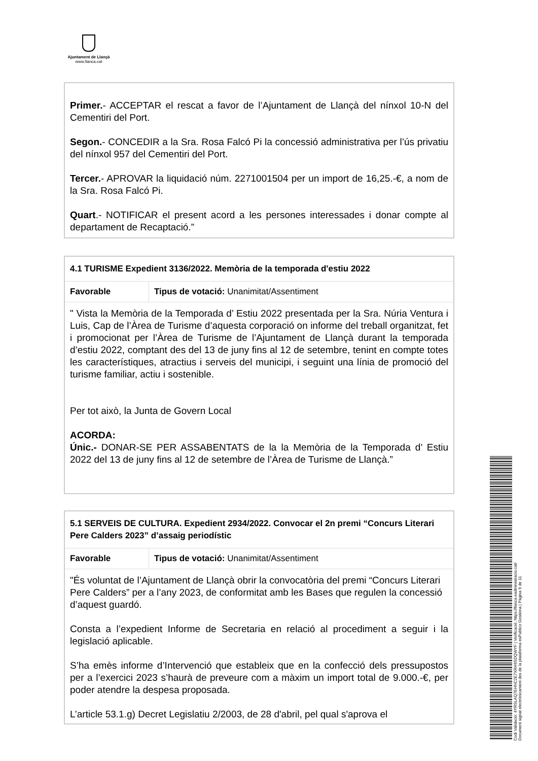Ajuntament de Llançà
www.llanca.cat
Primer.- ACCEPTAR el rescat a favor de l’Ajuntament de Llançà del nínxol 10-N del Cementiri del Port.
Segon.- CONCEDIR a la Sra. Rosa Falcó Pi la concessió administrativa per l’ús privatiu del nínxol 957 del Cementiri del Port.
Tercer.- APROVAR la liquidació núm. 2271001504 per un import de 16,25.-€, a nom de la Sra. Rosa Falcó Pi.
Quart.- NOTIFICAR el present acord a les persones interessades i donar compte al departament de Recaptació.”
| 4.1 TURISME Expedient 3136/2022. Memòria de la temporada d'estiu 2022 | |
| Favorable | Tipus de votació: Unanimitat/Assentiment |
" Vista la Memòria de la Temporada d’ Estiu 2022 presentada per la Sra. Núria Ventura i Luis, Cap de l’Àrea de Turisme d’aquesta corporació on informe del treball organitzat, fet i promocionat per l’Àrea de Turisme de l’Ajuntament de Llançà durant la temporada d’estiu 2022, comptant des del 13 de juny fins al 12 de setembre, tenint en compte totes les característiques, atractius i serveis del municipi, i seguint una línia de promoció del turisme familiar, actiu i sostenible.
Per tot això, la Junta de Govern Local
ACORDA:
Únic.- DONAR-SE PER ASSABENTATS de la la Memòria de la Temporada d’ Estiu 2022 del 13 de juny fins al 12 de setembre de l’Àrea de Turisme de Llançà.”
| 5.1 SERVEIS DE CULTURA. Expedient 2934/2022. Convocar el 2n premi “Concurs Literari Pere Calders 2023” d’assaig periodístic | |
| Favorable | Tipus de votació: Unanimitat/Assentiment |
"És voluntat de l’Ajuntament de Llançà obrir la convocatòria del premi “Concurs Literari Pere Calders” per a l’any 2023, de conformitat amb les Bases que regulen la concessió d’aquest guardó.
Consta a l’expedient Informe de Secretaria en relació al procediment a seguir i la legislació aplicable.
S’ha emès informe d’Intervenció que estableix que en la confecció dels pressupostos per a l’exercici 2023 s’haurà de preveure com a màxim un import total de 9.000.-€, per poder atendre la despesa proposada.
L’article 53.1.g) Decret Legislatiu 2/2003, de 28 d'abril, pel qual s'aprova el
Codi Validació: 4YRSLAQ7EHNC2E7XRH6SDQWYF | Verificació: https://llanca.eadministracio.cat/
Document signat electrònicament des de la plataforma esPublico Gestiona | Pàgina 6 de 11